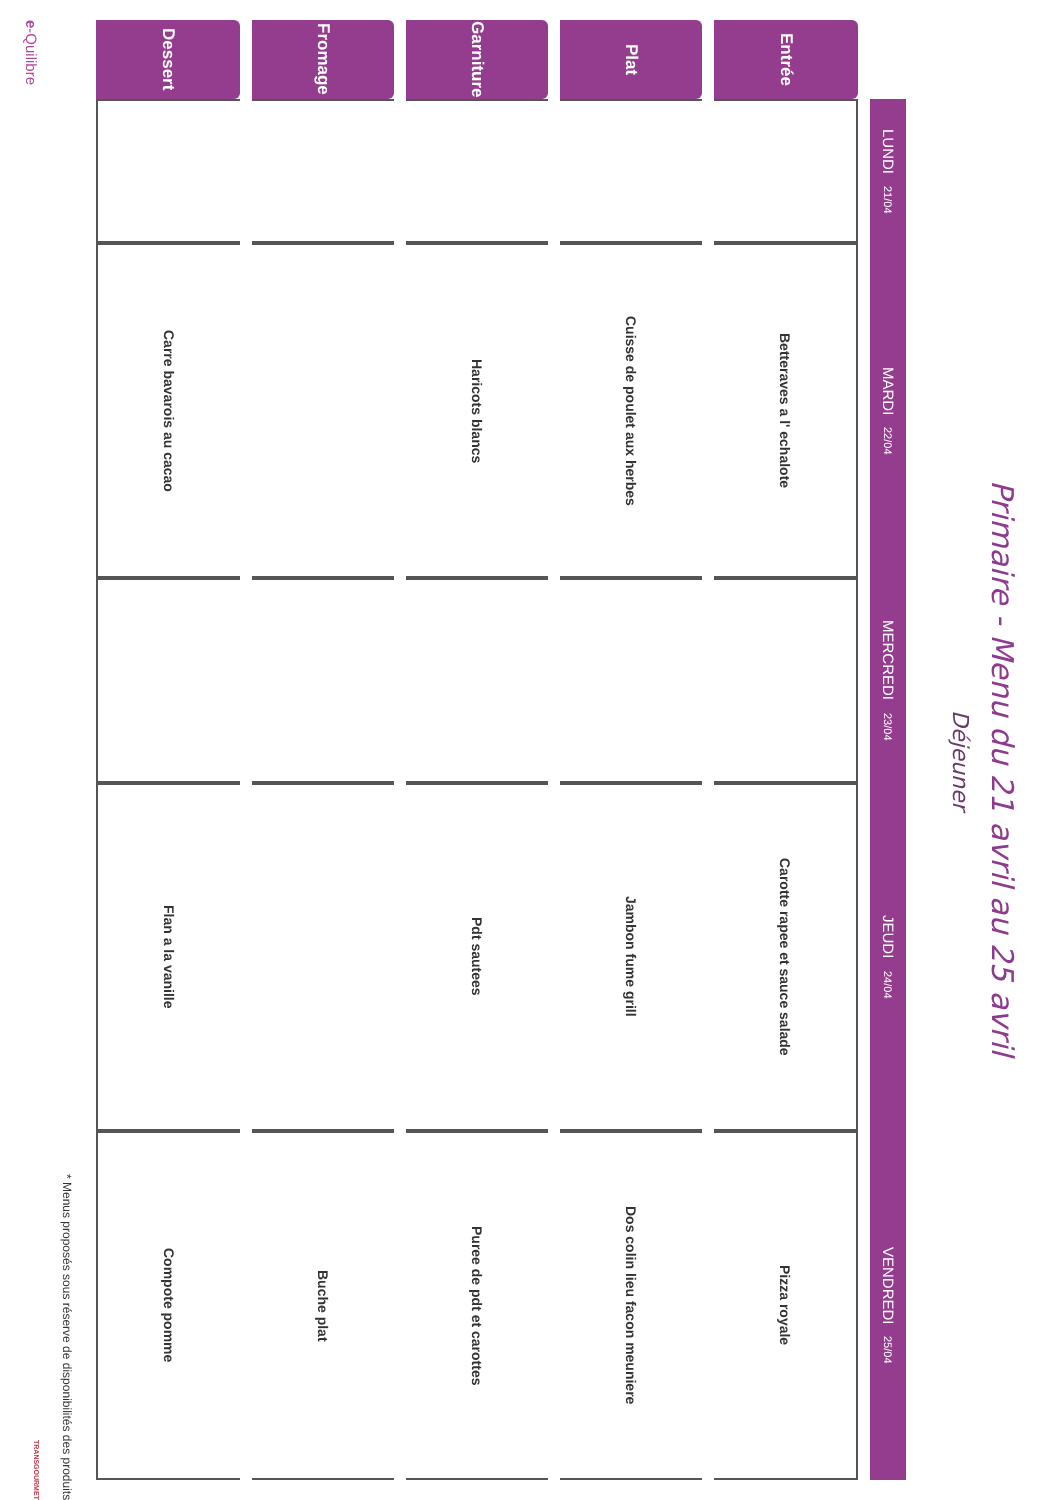Primaire - Menu du 21 avril au 25 avril
Déjeuner
| | LUNDI 21/04 | MARDI 22/04 | MERCREDI 23/04 | JEUDI 24/04 | VENDREDI 25/04 |
| --- | --- | --- | --- | --- | --- |
| Entrée | | Betteraves a l' echalote | | Carotte rapee et sauce salade | Pizza royale |
| Plat | | Cuisse de poulet aux herbes | | Jambon fume grill | Dos colin lieu facon meuniere |
| Garniture | | Haricots blancs | | Pdt sautees | Puree de pdt et carottes |
| Fromage | | | | | Buche plat |
| Dessert | | Carre bavarois au cacao | | Flan a la vanille | Compote pomme |
* Menus proposés sous réserve de disponibilités des produits
e-Quilibre TRANSGOURMET